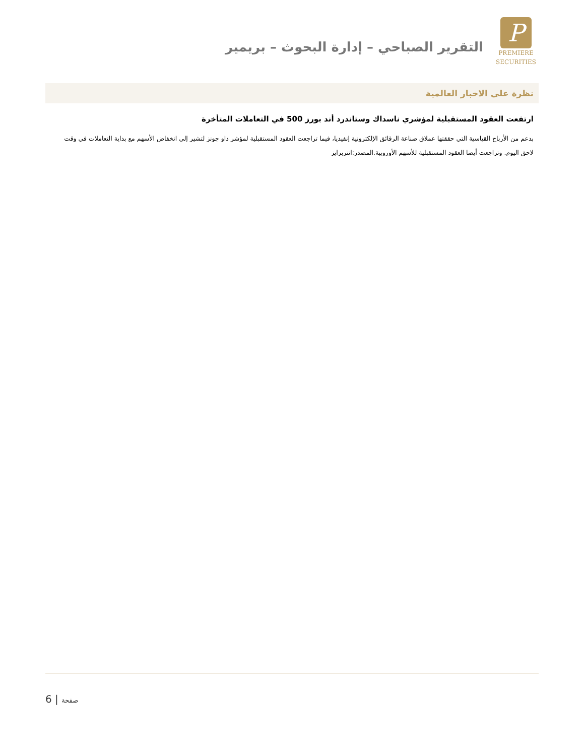P
PREMIERE
SECURITIES
التقرير الصباحي – إدارة البحوث – بريمير
نظرة على الاخبار العالمية
ارتفعت العقود المستقبلية لمؤشري ناسداك وستاندرد أند بورز 500 في التعاملات المتأخرة
بدعم من الأرباح القياسية التي حققتها عملاق صناعة الرقائق الإلكترونية إنفيديا، فيما تراجعت العقود المستقبلية لمؤشر داو جونز لتشير إلى انخفاض الأسهم مع بداية التعاملات في وقت لاحق اليوم. وتراجعت أيضا العقود المستقبلية للأسهم الأوروبية.المصدر:انتربرايز
6 | صفحة